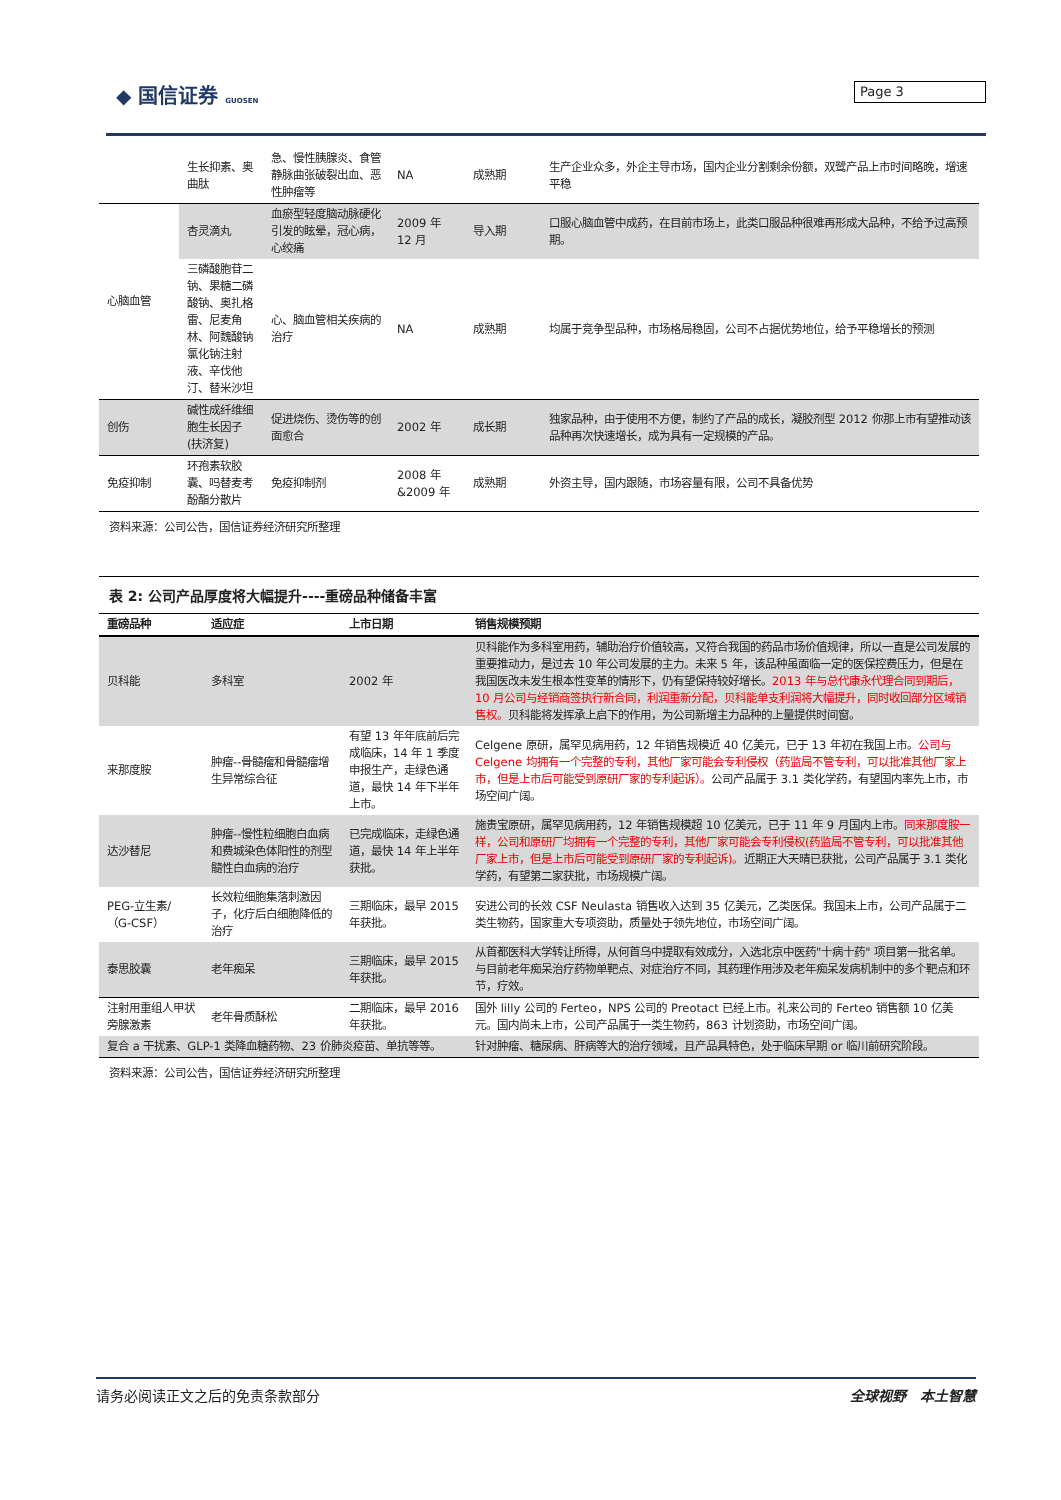◆ 国信证券 GUOSEN Page 3
| | 生长抑素、奥曲肽 | 急、慢性胰腺炎、食管静脉曲张破裂出血、恶性肿瘤等 | NA | 成熟期 | 生产企业众多，外企主导市场，国内企业分割剩余份额，双鹭产品上市时间略晚，增速平稳 |
| 心脑血管 | 杏灵滴丸 | 血瘀型轻度脑动脉硬化引发的眩晕，冠心病，心绞痛 | 2009 年 12 月 | 导入期 | 口服心脑血管中成药，在目前市场上，此类口服品种很难再形成大品种，不给予过高预期。 |
| | 三磷酸胞苷二钠、果糖二磷酸钠、奥扎格雷、尼麦角林、阿魏酸钠氯化钠注射液、辛伐他汀、替米沙坦 | 心、脑血管相关疾病的治疗 | NA | 成熟期 | 均属于竞争型品种，市场格局稳固，公司不占据优势地位，给予平稳增长的预测 |
| 创伤 | 碱性成纤维细胞生长因子(扶济复) | 促进烧伤、烫伤等的创面愈合 | 2002 年 | 成长期 | 独家品种，由于使用不方便，制约了产品的成长，凝胶剂型 2012 你那上市有望推动该品种再次快速增长，成为具有一定规模的产品。 |
| 免疫抑制 | 环孢素软胶囊、吗替麦考酚酯分散片 | 免疫抑制剂 | 2008 年 &2009 年 | 成熟期 | 外资主导，国内跟随，市场容量有限，公司不具备优势 |
资料来源：公司公告，国信证券经济研究所整理
表 2: 公司产品厚度将大幅提升----重磅品种储备丰富
| 重磅品种 | 适应症 | 上市日期 | 销售规模预期 |
| --- | --- | --- | --- |
| 贝科能 | 多科室 | 2002 年 | 贝科能作为多科室用药，辅助治疗价值较高，又符合我国的药品市场价值规律，所以一直是公司发展的重要推动力，是过去 10 年公司发展的主力。未来 5 年，该品种虽面临一定的医保控费压力，但是在我国医改未发生根本性变革的情形下，仍有望保持较好增长。 2013 年与总代康永代理合同到期后，10 月公司与经销商签执行新合同，利润重新分配，贝科能单支利润将大幅提升，同时收回部分区域销售权。 贝科能将发挥承上启下的作用，为公司新增主力品种的上量提供时间窗。 |
| 来那度胺 | 肿瘤--骨髓瘤和骨髓瘤增生异常综合征 | 有望 13 年年底前后完成临床，14 年 1 季度申报生产，走绿色通道，最快 14 年下半年上市。 | Celgene 原研，属罕见病用药，12 年销售规模近 40 亿美元，已于 13 年初在我国上市。 公司与 Celgene 均拥有一个完整的专利，其他厂家可能会专利侵权（药监局不管专利，可以批准其他厂家上市，但是上市后可能受到原研厂家的专利起诉）。 公司产品属于 3.1 类化学药，有望国内率先上市，市场空间广阔。 |
| 达沙替尼 | 肿瘤--慢性粒细胞白血病和费城染色体阳性的剂型髓性白血病的治疗 | 已完成临床，走绿色通道，最快 14 年上半年获批。 | 施贵宝原研，属罕见病用药，12 年销售规模超 10 亿美元，已于 11 年 9 月国内上市。 同来那度胺一样，公司和原研厂均拥有一个完整的专利，其他厂家可能会专利侵权(药监局不管专利，可以批准其他厂家上市，但是上市后可能受到原研厂家的专利起诉)。 近期正大天晴已获批，公司产品属于 3.1 类化学药，有望第二家获批，市场规模广阔。 |
| PEG-立生素/（G-CSF） | 长效粒细胞集落刺激因子，化疗后白细胞降低的治疗 | 三期临床，最早 2015 年获批。 | 安进公司的长效 CSF Neulasta 销售收入达到 35 亿美元，乙类医保。我国未上市，公司产品属于二类生物药，国家重大专项资助，质量处于领先地位，市场空间广阔。 |
| 泰思胶囊 | 老年痴呆 | 三期临床，最早 2015 年获批。 | 从首都医科大学转让所得，从何首乌中提取有效成分，入选北京中医药"十病十药" 项目第一批名单。与目前老年痴呆治疗药物单靶点、对症治疗不同，其药理作用涉及老年痴呆发病机制中的多个靶点和环节，疗效。 |
| 注射用重组人甲状旁腺激素 | 老年骨质酥松 | 二期临床，最早 2016 年获批。 | 国外 lilly 公司的 Ferteo，NPS 公司的 Preotact 已经上市。礼来公司的 Ferteo 销售额 10 亿美元。国内尚未上市，公司产品属于一类生物药，863 计划资助，市场空间广阔。 |
| 复合 a 干扰素、GLP-1 类降血糖药物、23 价肺炎疫苗、单抗等等。 | | | 针对肿瘤、糖尿病、肝病等大的治疗领域，且产品具特色，处于临床早期 or 临川前研究阶段。 |
资料来源：公司公告，国信证券经济研究所整理
请务必阅读正文之后的免责条款部分 全球视野　本土智慧